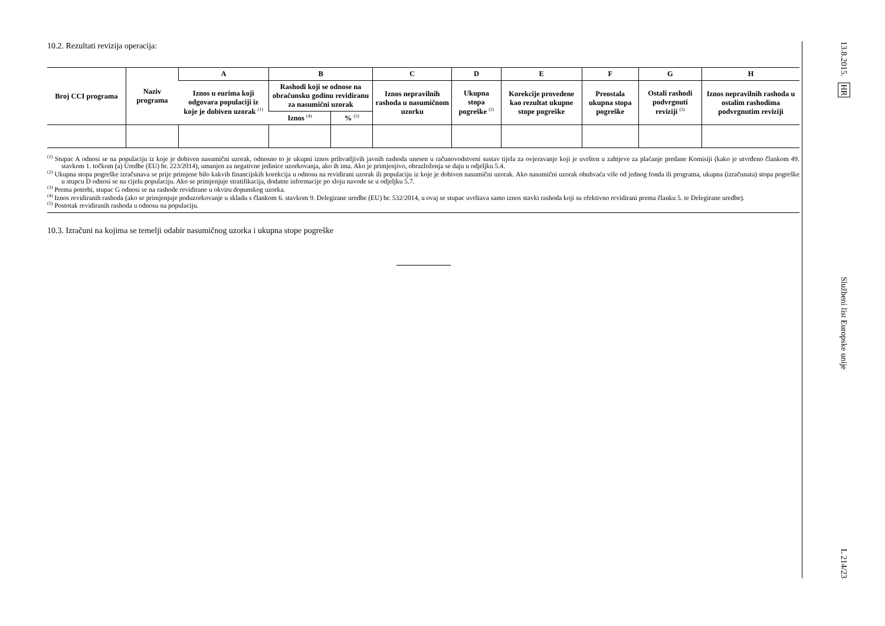10.2. Rezultati revizija operacija:
| Broj CCI programa | Naziv programa | A | B | | C | D | E | F | G | H |
| --- | --- | --- | --- | --- | --- | --- | --- | --- | --- | --- |
| | | Iznos u eurima koji odgovara populaciji iz koje je dobiven uzorak <sup>(1)</sup> | Rashodi koji se odnose na obračunsku godinu revidiranu za nasumični uzorak | | Iznos nepravilnih rashoda u nasumičnom uzorku | Ukupna stopa pogreške <sup>(2)</sup> | Korekcije provedene kao rezultat ukupne stope pogreške | Preostala ukupna stopa pogreške | Ostali rashodi podvrgnuti reviziji <sup>(3)</sup> | Iznos nepravilnih rashoda u ostalim rashodima podvrgnutim reviziji |
| | | | Iznos <sup>(4)</sup> | % <sup>(5)</sup> | | | | | | |
<sup>(1)</sup> Stupac A odnosi se na populaciju iz koje je dobiven nasumični uzorak, odnosno to je ukupni iznos prihvatljivih javnih rashoda unesen u računovodstveni sustav tijela za ovjeravanje koji je uvršten u zahtjeve za plaćanje predane Komisiji (kako je utvrđeno člankom 49. stavkom 1. točkom (a) Uredbe (EU) br. 223/2014), umanjen za negativne jedinice uzorkovanja, ako ih ima. Ako je primjenjivo, obrazloženja se daju u odjeljku 5.4.
<sup>(2)</sup> Ukupna stopa pogreške izračunava se prije primjene bilo kakvih financijskih korekcija u odnosu na revidirani uzorak ili populaciju iz koje je dobiven nasumični uzorak. Ako nasumični uzorak obuhvaća više od jednog fonda ili programa, ukupna (izračunata) stopa pogreške u stupcu D odnosi se na cijelu populaciju. Ako se primjenjuje stratifikacija, dodatne informacije po sloju navode se u odjeljku 5.7.
<sup>(3)</sup> Prema potrebi, stupac G odnosi se na rashode revidirane u okviru dopunskog uzorka.
<sup>(4)</sup> Iznos revidiranih rashoda (ako se primjenjuje poduzorkovanje u skladu s člankom 6. stavkom 9. Delegirane uredbe (EU) br. 532/2014, u ovaj se stupac uvrštava samo iznos stavki rashoda koji su efektivno revidirani prema članku 5. te Delegirane uredbe).
<sup>(5)</sup> Postotak revidiranih rashoda u odnosu na populaciju.
10.3. Izračuni na kojima se temelji odabir nasumičnog uzorka i ukupna stope pogreške
13.8.2015. HR
Službeni list Europske unije
L 214/23